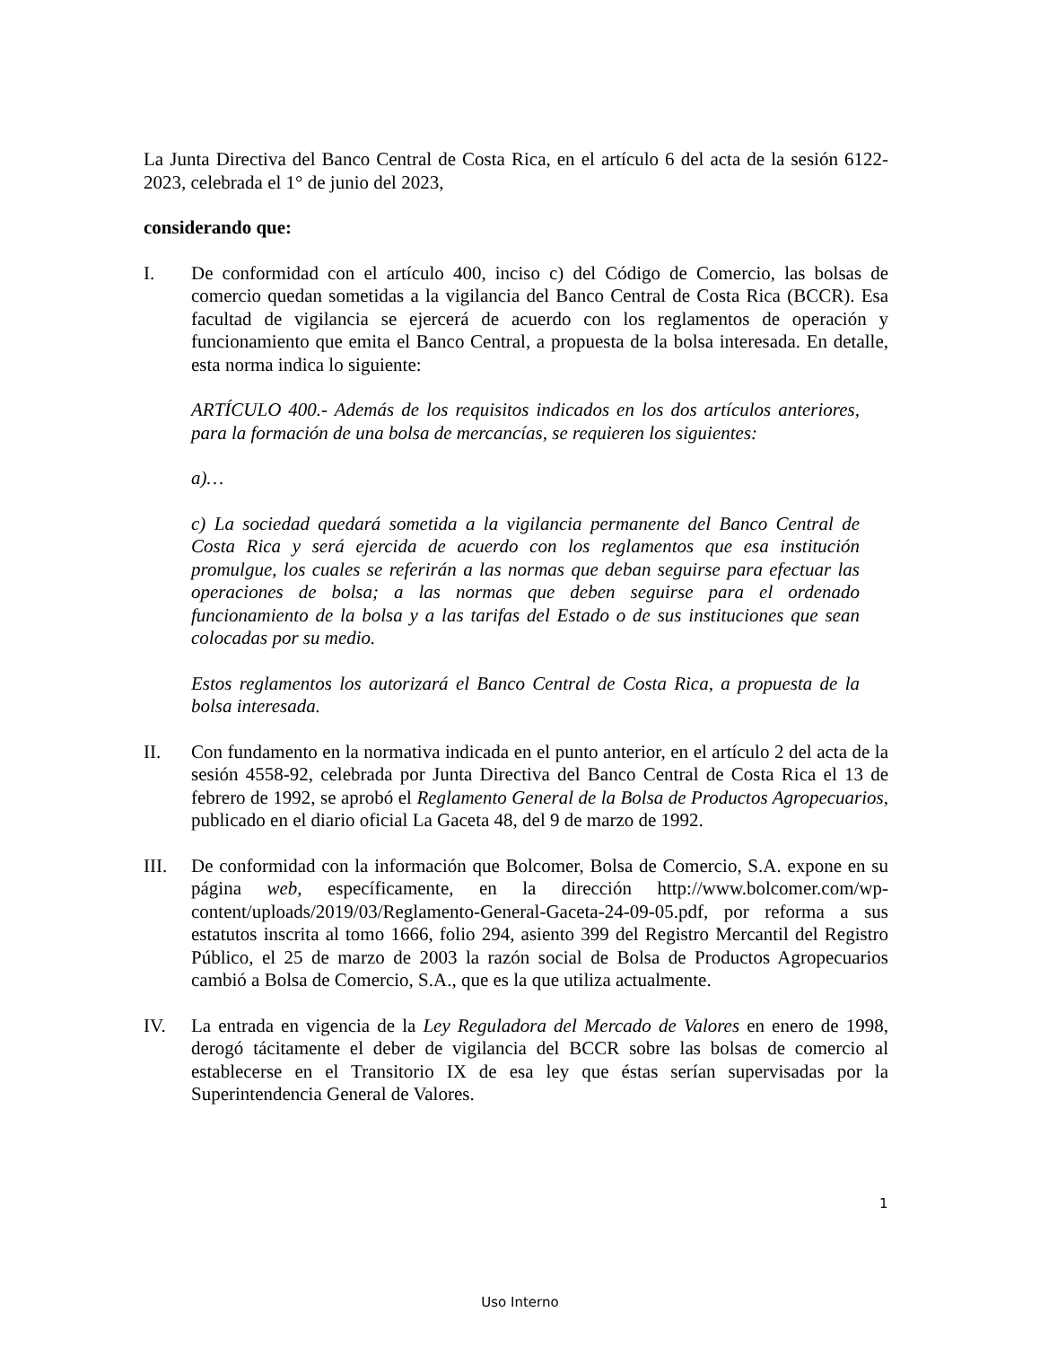La Junta Directiva del Banco Central de Costa Rica, en el artículo 6 del acta de la sesión 6122-2023, celebrada el 1° de junio del 2023,
considerando que:
I. De conformidad con el artículo 400, inciso c) del Código de Comercio, las bolsas de comercio quedan sometidas a la vigilancia del Banco Central de Costa Rica (BCCR). Esa facultad de vigilancia se ejercerá de acuerdo con los reglamentos de operación y funcionamiento que emita el Banco Central, a propuesta de la bolsa interesada. En detalle, esta norma indica lo siguiente:
ARTÍCULO 400.- Además de los requisitos indicados en los dos artículos anteriores, para la formación de una bolsa de mercancías, se requieren los siguientes:
a)…
c) La sociedad quedará sometida a la vigilancia permanente del Banco Central de Costa Rica y será ejercida de acuerdo con los reglamentos que esa institución promulgue, los cuales se referirán a las normas que deban seguirse para efectuar las operaciones de bolsa; a las normas que deben seguirse para el ordenado funcionamiento de la bolsa y a las tarifas del Estado o de sus instituciones que sean colocadas por su medio.
Estos reglamentos los autorizará el Banco Central de Costa Rica, a propuesta de la bolsa interesada.
II. Con fundamento en la normativa indicada en el punto anterior, en el artículo 2 del acta de la sesión 4558-92, celebrada por Junta Directiva del Banco Central de Costa Rica el 13 de febrero de 1992, se aprobó el Reglamento General de la Bolsa de Productos Agropecuarios, publicado en el diario oficial La Gaceta 48, del 9 de marzo de 1992.
III. De conformidad con la información que Bolcomer, Bolsa de Comercio, S.A. expone en su página web, específicamente, en la dirección http://www.bolcomer.com/wp-content/uploads/2019/03/Reglamento-General-Gaceta-24-09-05.pdf, por reforma a sus estatutos inscrita al tomo 1666, folio 294, asiento 399 del Registro Mercantil del Registro Público, el 25 de marzo de 2003 la razón social de Bolsa de Productos Agropecuarios cambió a Bolsa de Comercio, S.A., que es la que utiliza actualmente.
IV. La entrada en vigencia de la Ley Reguladora del Mercado de Valores en enero de 1998, derogó tácitamente el deber de vigilancia del BCCR sobre las bolsas de comercio al establecerse en el Transitorio IX de esa ley que éstas serían supervisadas por la Superintendencia General de Valores.
1
Uso Interno